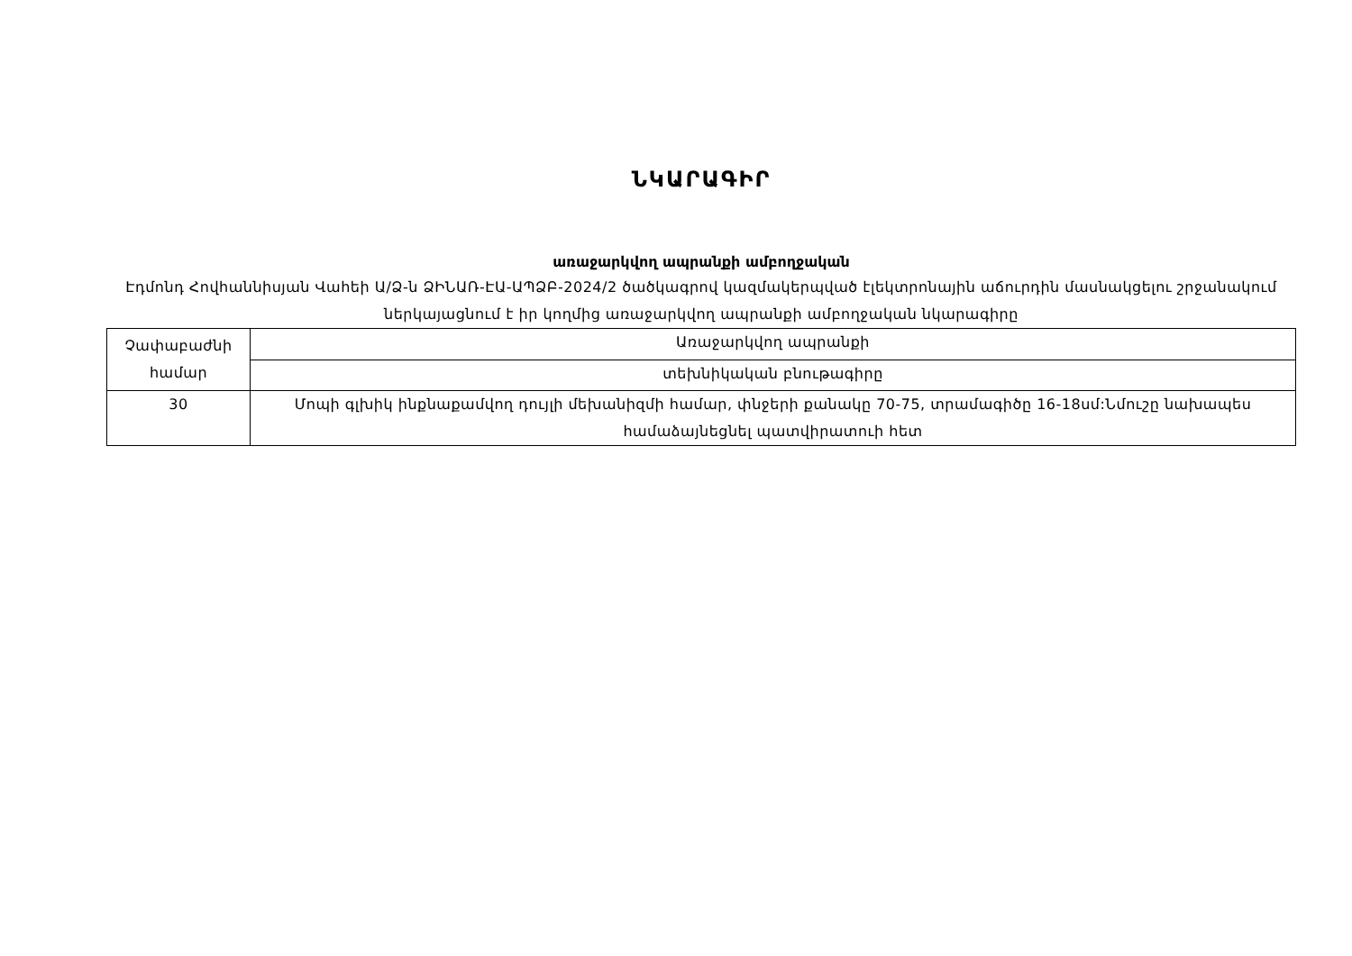ՆԿԱՐԱԳԻՐ
առաջարկվող ապրանքի ամբողջական
Էդմոնդ Հովհաննիսյան Վահեի Ա/Ձ-ն ՁԻՆԱՌ-ԷԱ-ԱՊՁԲ-2024/2 ծածկագրով կազմակերպված էլեկտրոնային աճուրդին մասնակցելու շրջանակում ներկայացնում է իր կողմից առաջարկվող ապրանքի ամբողջական նկարագիրը
| Չափաբաժնի համար | Առաջարկվող ապրանքի |
| | տեխնիկական բնութագիրը |
| 30 | Մոպի գլխիկ ինքնաքամվող դույլի մեխանիզմի համար, փնջերի քանակը 70-75, տրամագիծը 16-18սմ:Նմուշը նախապես համաձայնեցնել պատվիրատուի հետ |